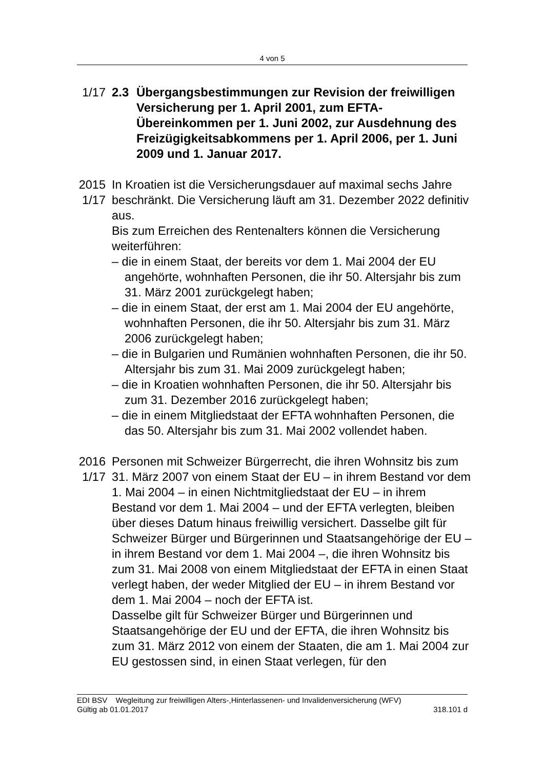4 von 5
1/17
2.3 Übergangsbestimmungen zur Revision der freiwilligen Versicherung per 1. April 2001, zum EFTA-Übereinkommen per 1. Juni 2002, zur Ausdehnung des Freizügigkeitsabkommens per 1. April 2006, per 1. Juni 2009 und 1. Januar 2017.
2015
1/17
In Kroatien ist die Versicherungsdauer auf maximal sechs Jahre beschränkt. Die Versicherung läuft am 31. Dezember 2022 definitiv aus.
Bis zum Erreichen des Rentenalters können die Versicherung weiterführen:
– die in einem Staat, der bereits vor dem 1. Mai 2004 der EU angehörte, wohnhaften Personen, die ihr 50. Altersjahr bis zum 31. März 2001 zurückgelegt haben;
– die in einem Staat, der erst am 1. Mai 2004 der EU angehörte, wohnhaften Personen, die ihr 50. Altersjahr bis zum 31. März 2006 zurückgelegt haben;
– die in Bulgarien und Rumänien wohnhaften Personen, die ihr 50. Altersjahr bis zum 31. Mai 2009 zurückgelegt haben;
– die in Kroatien wohnhaften Personen, die ihr 50. Altersjahr bis zum 31. Dezember 2016 zurückgelegt haben;
– die in einem Mitgliedstaat der EFTA wohnhaften Personen, die das 50. Altersjahr bis zum 31. Mai 2002 vollendet haben.
2016
1/17
Personen mit Schweizer Bürgerrecht, die ihren Wohnsitz bis zum 31. März 2007 von einem Staat der EU – in ihrem Bestand vor dem 1. Mai 2004 – in einen Nichtmitgliedstaat der EU – in ihrem Bestand vor dem 1. Mai 2004 – und der EFTA verlegten, bleiben über dieses Datum hinaus freiwillig versichert. Dasselbe gilt für Schweizer Bürger und Bürgerinnen und Staatsangehörige der EU – in ihrem Bestand vor dem 1. Mai 2004 –, die ihren Wohnsitz bis zum 31. Mai 2008 von einem Mitgliedstaat der EFTA in einen Staat verlegt haben, der weder Mitglied der EU – in ihrem Bestand vor dem 1. Mai 2004 – noch der EFTA ist.
Dasselbe gilt für Schweizer Bürger und Bürgerinnen und Staatsangehörige der EU und der EFTA, die ihren Wohnsitz bis zum 31. März 2012 von einem der Staaten, die am 1. Mai 2004 zur EU gestossen sind, in einen Staat verlegen, für den
EDI BSV Wegleitung zur freiwilligen Alters-,Hinterlassenen- und Invalidenversicherung (WFV)
Gültig ab 01.01.2017 318.101 d